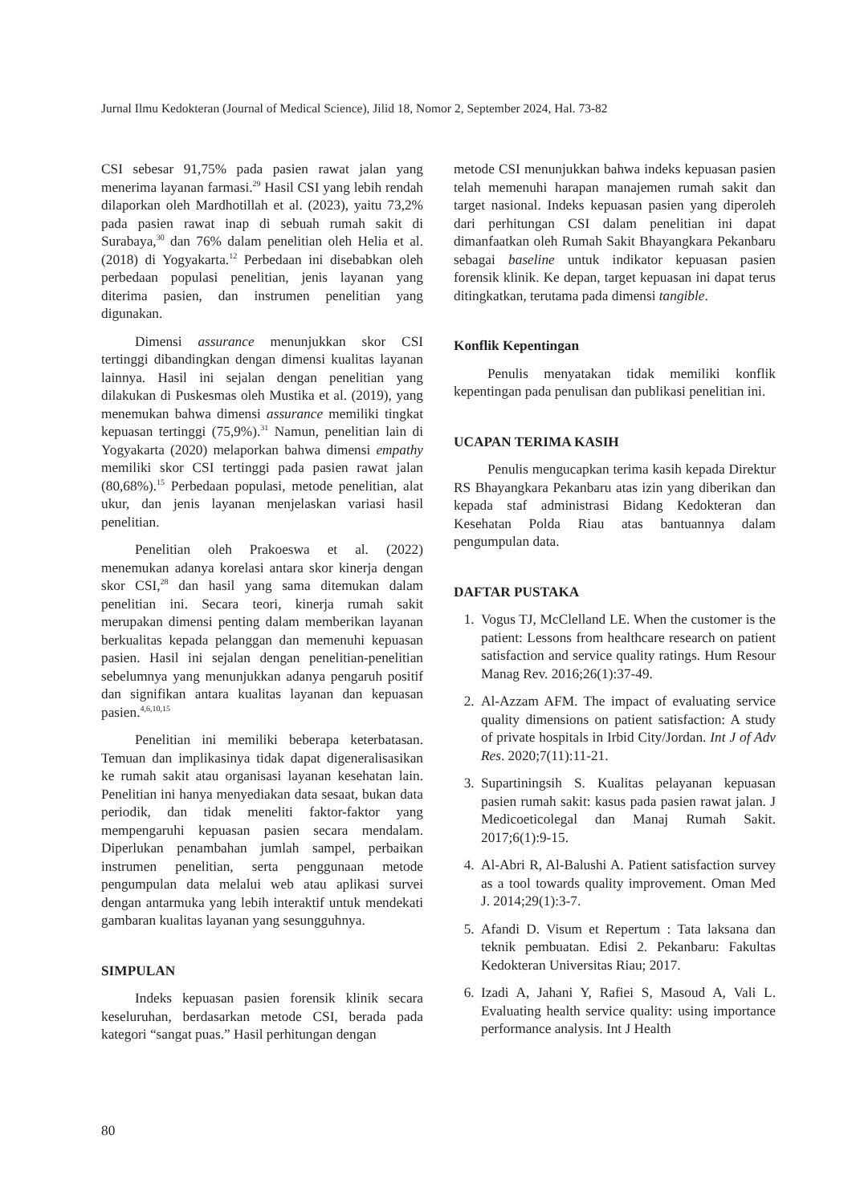Jurnal Ilmu Kedokteran (Journal of Medical Science), Jilid 18, Nomor 2, September 2024, Hal. 73-82
CSI sebesar 91,75% pada pasien rawat jalan yang menerima layanan farmasi.<sup>29</sup> Hasil CSI yang lebih rendah dilaporkan oleh Mardhotillah et al. (2023), yaitu 73,2% pada pasien rawat inap di sebuah rumah sakit di Surabaya,<sup>30</sup> dan 76% dalam penelitian oleh Helia et al. (2018) di Yogyakarta.<sup>12</sup> Perbedaan ini disebabkan oleh perbedaan populasi penelitian, jenis layanan yang diterima pasien, dan instrumen penelitian yang digunakan.
Dimensi assurance menunjukkan skor CSI tertinggi dibandingkan dengan dimensi kualitas layanan lainnya. Hasil ini sejalan dengan penelitian yang dilakukan di Puskesmas oleh Mustika et al. (2019), yang menemukan bahwa dimensi assurance memiliki tingkat kepuasan tertinggi (75,9%).<sup>31</sup> Namun, penelitian lain di Yogyakarta (2020) melaporkan bahwa dimensi empathy memiliki skor CSI tertinggi pada pasien rawat jalan (80,68%).<sup>15</sup> Perbedaan populasi, metode penelitian, alat ukur, dan jenis layanan menjelaskan variasi hasil penelitian.
Penelitian oleh Prakoeswa et al. (2022) menemukan adanya korelasi antara skor kinerja dengan skor CSI,<sup>28</sup> dan hasil yang sama ditemukan dalam penelitian ini. Secara teori, kinerja rumah sakit merupakan dimensi penting dalam memberikan layanan berkualitas kepada pelanggan dan memenuhi kepuasan pasien. Hasil ini sejalan dengan penelitian-penelitian sebelumnya yang menunjukkan adanya pengaruh positif dan signifikan antara kualitas layanan dan kepuasan pasien.<sup>4,6,10,15</sup>
Penelitian ini memiliki beberapa keterbatasan. Temuan dan implikasinya tidak dapat digeneralisasikan ke rumah sakit atau organisasi layanan kesehatan lain. Penelitian ini hanya menyediakan data sesaat, bukan data periodik, dan tidak meneliti faktor-faktor yang mempengaruhi kepuasan pasien secara mendalam. Diperlukan penambahan jumlah sampel, perbaikan instrumen penelitian, serta penggunaan metode pengumpulan data melalui web atau aplikasi survei dengan antarmuka yang lebih interaktif untuk mendekati gambaran kualitas layanan yang sesungguhnya.
SIMPULAN
Indeks kepuasan pasien forensik klinik secara keseluruhan, berdasarkan metode CSI, berada pada kategori “sangat puas.” Hasil perhitungan dengan
metode CSI menunjukkan bahwa indeks kepuasan pasien telah memenuhi harapan manajemen rumah sakit dan target nasional. Indeks kepuasan pasien yang diperoleh dari perhitungan CSI dalam penelitian ini dapat dimanfaatkan oleh Rumah Sakit Bhayangkara Pekanbaru sebagai baseline untuk indikator kepuasan pasien forensik klinik. Ke depan, target kepuasan ini dapat terus ditingkatkan, terutama pada dimensi tangible.
Konflik Kepentingan
Penulis menyatakan tidak memiliki konflik kepentingan pada penulisan dan publikasi penelitian ini.
UCAPAN TERIMA KASIH
Penulis mengucapkan terima kasih kepada Direktur RS Bhayangkara Pekanbaru atas izin yang diberikan dan kepada staf administrasi Bidang Kedokteran dan Kesehatan Polda Riau atas bantuannya dalam pengumpulan data.
DAFTAR PUSTAKA
1. Vogus TJ, McClelland LE. When the customer is the patient: Lessons from healthcare research on patient satisfaction and service quality ratings. Hum Resour Manag Rev. 2016;26(1):37-49.
2. Al-Azzam AFM. The impact of evaluating service quality dimensions on patient satisfaction: A study of private hospitals in Irbid City/Jordan. Int J of Adv Res. 2020;7(11):11-21.
3. Supartiningsih S. Kualitas pelayanan kepuasan pasien rumah sakit: kasus pada pasien rawat jalan. J Medicoeticolegal dan Manaj Rumah Sakit. 2017;6(1):9-15.
4. Al-Abri R, Al-Balushi A. Patient satisfaction survey as a tool towards quality improvement. Oman Med J. 2014;29(1):3-7.
5. Afandi D. Visum et Repertum : Tata laksana dan teknik pembuatan. Edisi 2. Pekanbaru: Fakultas Kedokteran Universitas Riau; 2017.
6. Izadi A, Jahani Y, Rafiei S, Masoud A, Vali L. Evaluating health service quality: using importance performance analysis. Int J Health
80